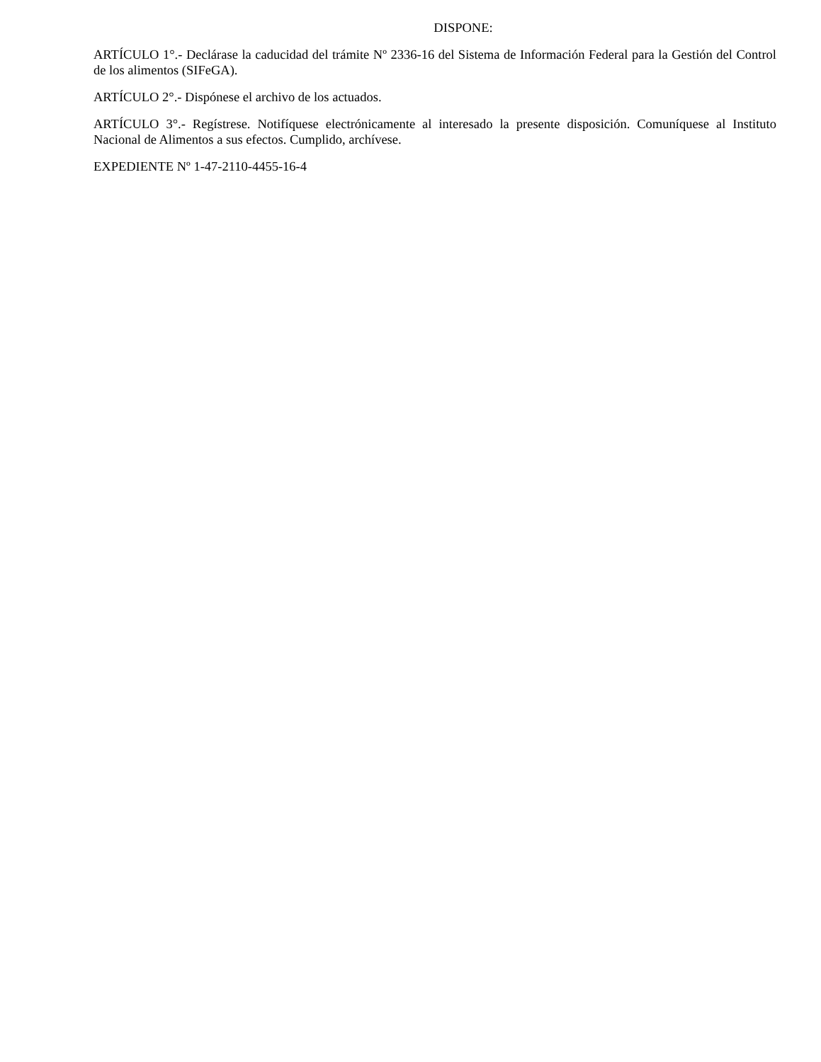DISPONE:
ARTÍCULO 1°.- Declárase la caducidad del trámite Nº 2336-16 del Sistema de Información Federal para la Gestión del Control de los alimentos (SIFeGA).
ARTÍCULO 2°.- Dispónese el archivo de los actuados.
ARTÍCULO 3°.- Regístrese. Notifíquese electrónicamente al interesado la presente disposición. Comuníquese al Instituto Nacional de Alimentos a sus efectos. Cumplido, archívese.
EXPEDIENTE Nº 1-47-2110-4455-16-4